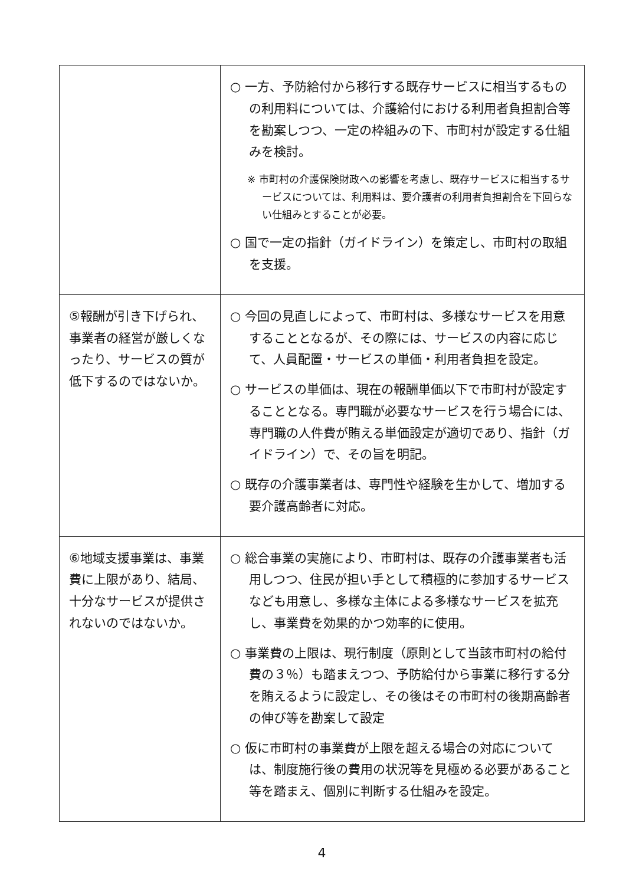| | ○ 一方、予防給付から移行する既存サービスに相当するものの利用料については、介護給付における利用者負担割合等を勘案しつつ、一定の枠組みの下、市町村が設定する仕組みを検討。 ※ 市町村の介護保険財政への影響を考慮し、既存サービスに相当するサービスについては、利用料は、要介護者の利用者負担割合を下回らない仕組みとすることが必要。 ○ 国で一定の指針（ガイドライン）を策定し、市町村の取組を支援。 |
| ⑤報酬が引き下げられ、事業者の経営が厳しくなったり、サービスの質が低下するのではないか。 | ○ 今回の見直しによって、市町村は、多様なサービスを用意することとなるが、その際には、サービスの内容に応じて、人員配置・サービスの単価・利用者負担を設定。 ○ サービスの単価は、現在の報酬単価以下で市町村が設定することとなる。専門職が必要なサービスを行う場合には、専門職の人件費が賄える単価設定が適切であり、指針（ガイドライン）で、その旨を明記。 ○ 既存の介護事業者は、専門性や経験を生かして、増加する要介護高齢者に対応。 |
| ⑥地域支援事業は、事業費に上限があり、結局、十分なサービスが提供されないのではないか。 | ○ 総合事業の実施により、市町村は、既存の介護事業者も活用しつつ、住民が担い手として積極的に参加するサービスなども用意し、多様な主体による多様なサービスを拡充し、事業費を効果的かつ効率的に使用。 ○ 事業費の上限は、現行制度（原則として当該市町村の給付費の３％）も踏まえつつ、予防給付から事業に移行する分を賄えるように設定し、その後はその市町村の後期高齢者の伸び等を勘案して設定 ○ 仮に市町村の事業費が上限を超える場合の対応については、制度施行後の費用の状況等を見極める必要があること等を踏まえ、個別に判断する仕組みを設定。 |
4